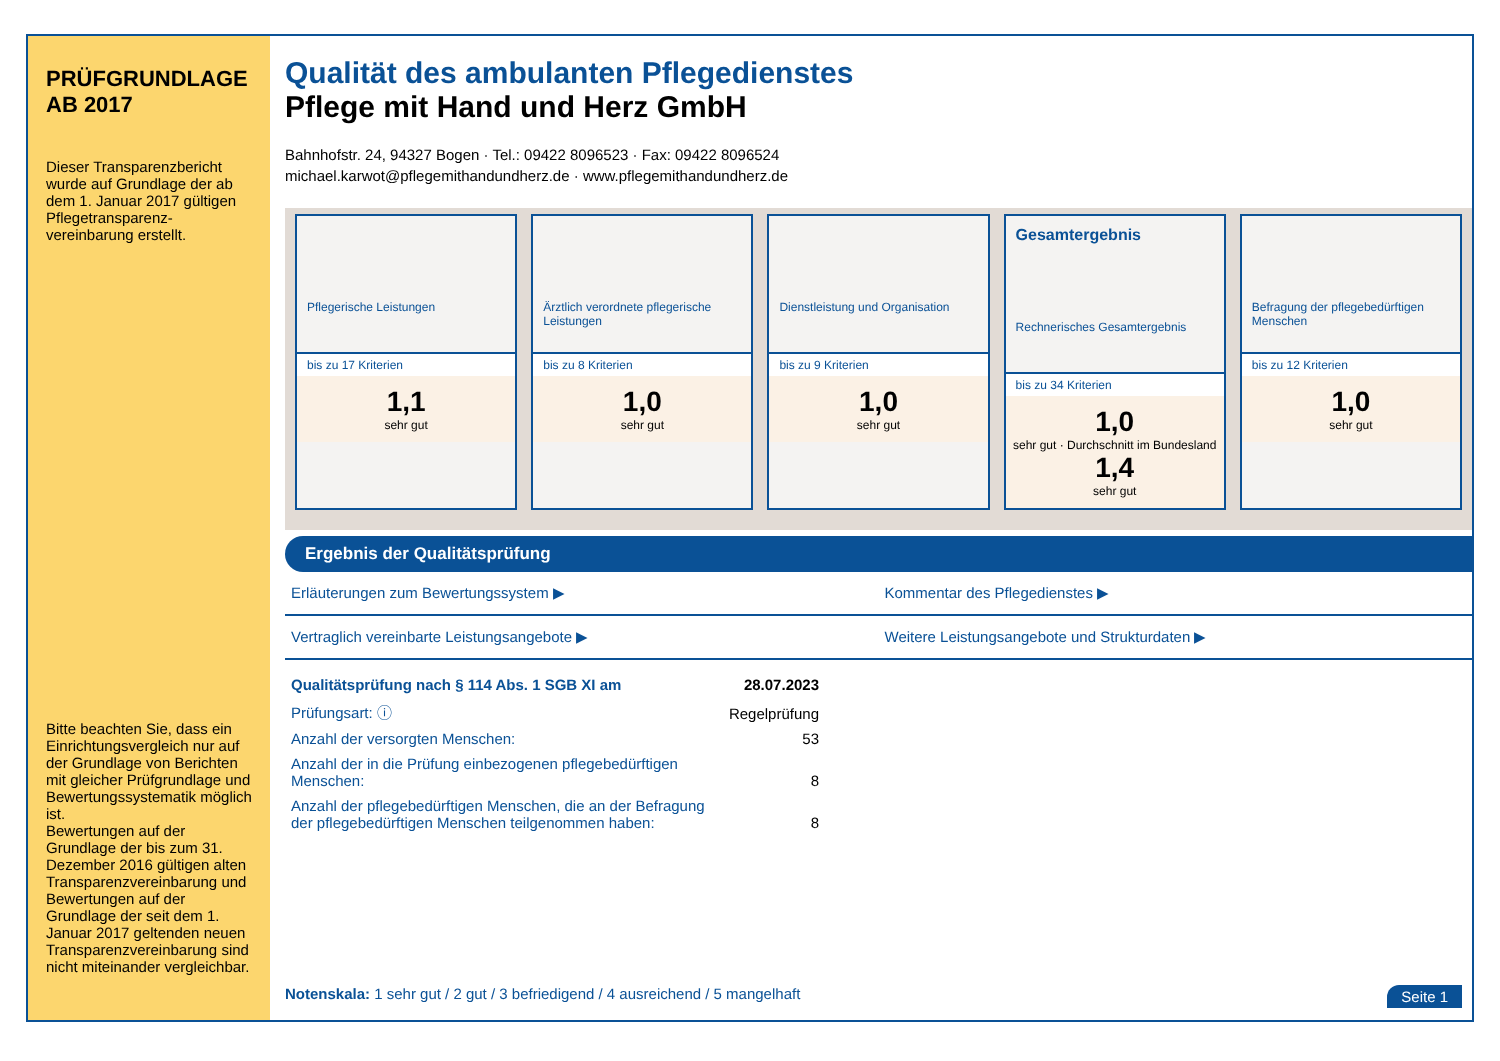PRÜFGRUNDLAGE
AB 2017
Dieser Transparenzbericht wurde auf Grundlage der ab dem 1. Januar 2017 gültigen Pflegetransparenz-vereinbarung erstellt.
Bitte beachten Sie, dass ein Einrichtungsvergleich nur auf der Grundlage von Berichten mit gleicher Prüfgrundlage und Bewertungssystematik möglich ist.
Bewertungen auf der Grundlage der bis zum 31. Dezember 2016 gültigen alten Transparenzvereinbarung und Bewertungen auf der Grundlage der seit dem 1. Januar 2017 geltenden neuen Transparenzvereinbarung sind nicht miteinander vergleichbar.
Qualität des ambulanten Pflegedienstes
Pflege mit Hand und Herz GmbH
Bahnhofstr. 24, 94327 Bogen · Tel.: 09422 8096523 · Fax: 09422 8096524
michael.karwot@pflegemithandundherz.de · www.pflegemithandundherz.de
Pflegerische Leistungen
bis zu 17 Kriterien
1,1
sehr gut
Ärztlich verordnete pflegerische Leistungen
bis zu 8 Kriterien
1,0
sehr gut
Dienstleistung und Organisation
bis zu 9 Kriterien
1,0
sehr gut
Gesamtergebnis
Rechnerisches Gesamtergebnis
bis zu 34 Kriterien
1,0
sehr gut · Durchschnitt im Bundesland
1,4
sehr gut
Befragung der pflegebedürftigen Menschen
bis zu 12 Kriterien
1,0
sehr gut
Ergebnis der Qualitätsprüfung
Erläuterungen zum Bewertungssystem ▶
Kommentar des Pflegedienstes ▶
Vertraglich vereinbarte Leistungsangebote ▶
Weitere Leistungsangebote und Strukturdaten ▶
| Qualitätsprüfung nach § 114 Abs. 1 SGB XI am | 28.07.2023 |
| Prüfungsart: ⓘ | Regelprüfung |
| Anzahl der versorgten Menschen: | 53 |
| Anzahl der in die Prüfung einbezogenen pflegebedürftigen Menschen: | 8 |
| Anzahl der pflegebedürftigen Menschen, die an der Befragung der pflegebedürftigen Menschen teilgenommen haben: | 8 |
Notenskala: 1 sehr gut / 2 gut / 3 befriedigend / 4 ausreichend / 5 mangelhaft Seite 1